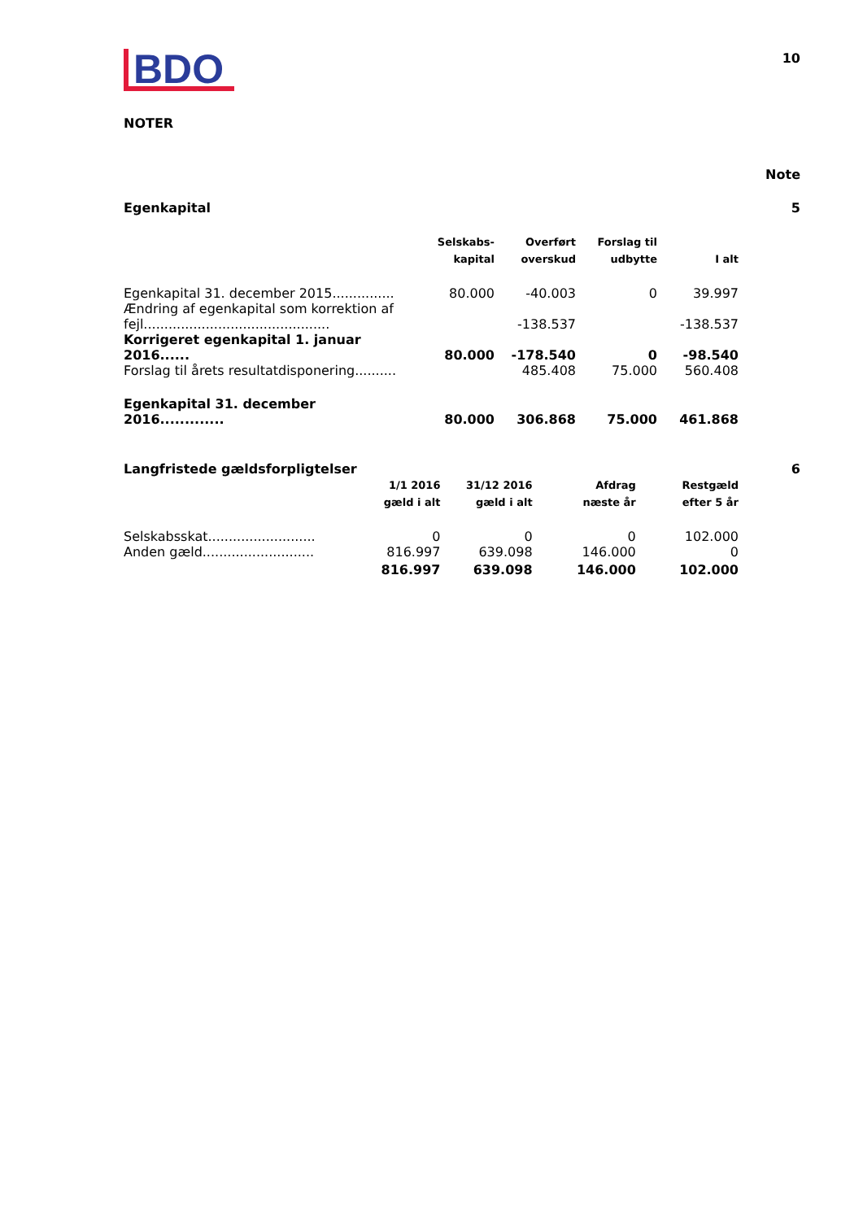BDO
10
NOTER
Note
Egenkapital 5
| | Selskabs- kapital | Overført overskud | Forslag til udbytte | I alt |
| --- | --- | --- | --- | --- |
| Egenkapital 31. december 2015............... | 80.000 | -40.003 | 0 | 39.997 |
| Ændring af egenkapital som korrektion af fejl............................................. | | -138.537 | | -138.537 |
| Korrigeret egenkapital 1. januar 2016...... | 80.000 | -178.540 | 0 | -98.540 |
| Forslag til årets resultatdisponering.......... | | 485.408 | 75.000 | 560.408 |
| Egenkapital 31. december 2016............. | 80.000 | 306.868 | 75.000 | 461.868 |
Langfristede gældsforpligtelser 6
| | 1/1 2016 gæld i alt | 31/12 2016 gæld i alt | Afdrag næste år | Restgæld efter 5 år |
| --- | --- | --- | --- | --- |
| Selskabsskat.......................... | 0 | 0 | 0 | 102.000 |
| Anden gæld........................... | 816.997 | 639.098 | 146.000 | 0 |
| | 816.997 | 639.098 | 146.000 | 102.000 |